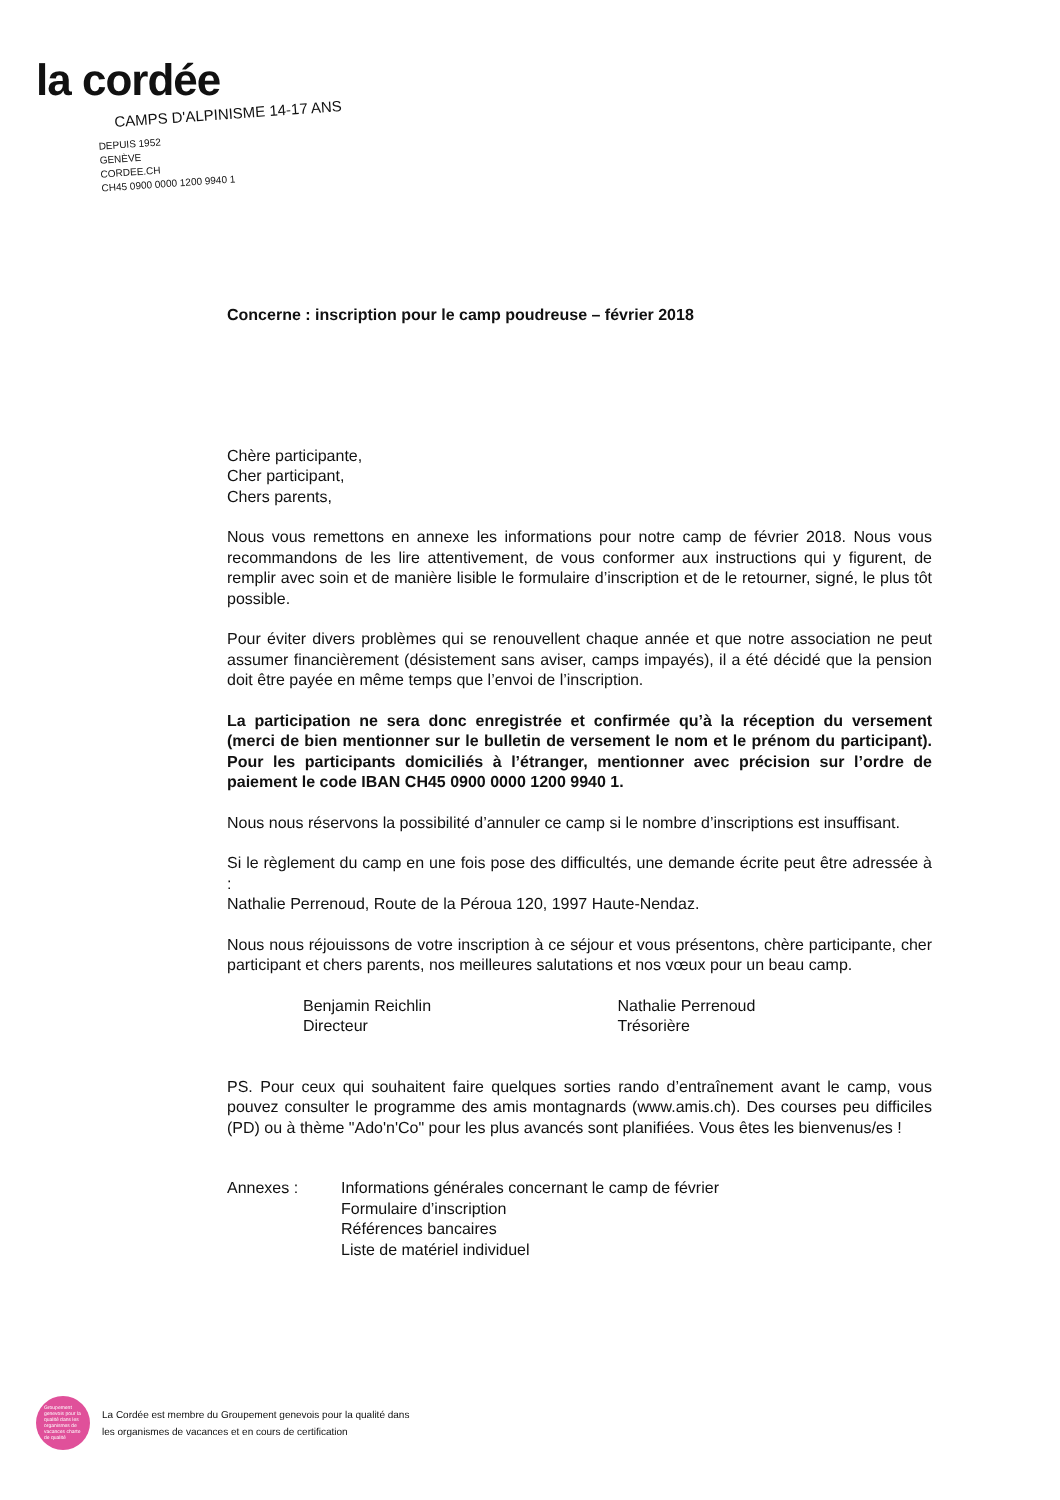la cordée
CAMPS D'ALPINISME 14-17 ANS
DEPUIS 1952
GENÈVE
CORDEE.CH
CH45 0900 0000 1200 9940 1
Concerne : inscription pour le camp poudreuse – février 2018
Chère participante,
Cher participant,
Chers parents,
Nous vous remettons en annexe les informations pour notre camp de février 2018. Nous vous recommandons de les lire attentivement, de vous conformer aux instructions qui y figurent, de remplir avec soin et de manière lisible le formulaire d’inscription et de le retourner, signé, le plus tôt possible.
Pour éviter divers problèmes qui se renouvellent chaque année et que notre association ne peut assumer financièrement (désistement sans aviser, camps impayés), il a été décidé que la pension doit être payée en même temps que l’envoi de l’inscription.
La participation ne sera donc enregistrée et confirmée qu’à la réception du versement (merci de bien mentionner sur le bulletin de versement le nom et le prénom du participant). Pour les participants domiciliés à l’étranger, mentionner avec précision sur l’ordre de paiement le code IBAN CH45 0900 0000 1200 9940 1.
Nous nous réservons la possibilité d’annuler ce camp si le nombre d’inscriptions est insuffisant.
Si le règlement du camp en une fois pose des difficultés, une demande écrite peut être adressée à :
Nathalie Perrenoud, Route de la Péroua 120, 1997 Haute-Nendaz.
Nous nous réjouissons de votre inscription à ce séjour et vous présentons, chère participante, cher participant et chers parents, nos meilleures salutations et nos vœux pour un beau camp.
Benjamin Reichlin
Directeur
Nathalie Perrenoud
Trésorière
PS. Pour ceux qui souhaitent faire quelques sorties rando d’entraînement avant le camp, vous pouvez consulter le programme des amis montagnards (www.amis.ch). Des courses peu difficiles (PD) ou à thème "Ado'n'Co" pour les plus avancés sont planifiées. Vous êtes les bienvenus/es !
Annexes : Informations générales concernant le camp de février
Formulaire d’inscription
Références bancaires
Liste de matériel individuel
Groupement genevois pour la qualité dans les organismes de vacances charte de qualité
La Cordée est membre du Groupement genevois pour la qualité dans
les organismes de vacances et en cours de certification